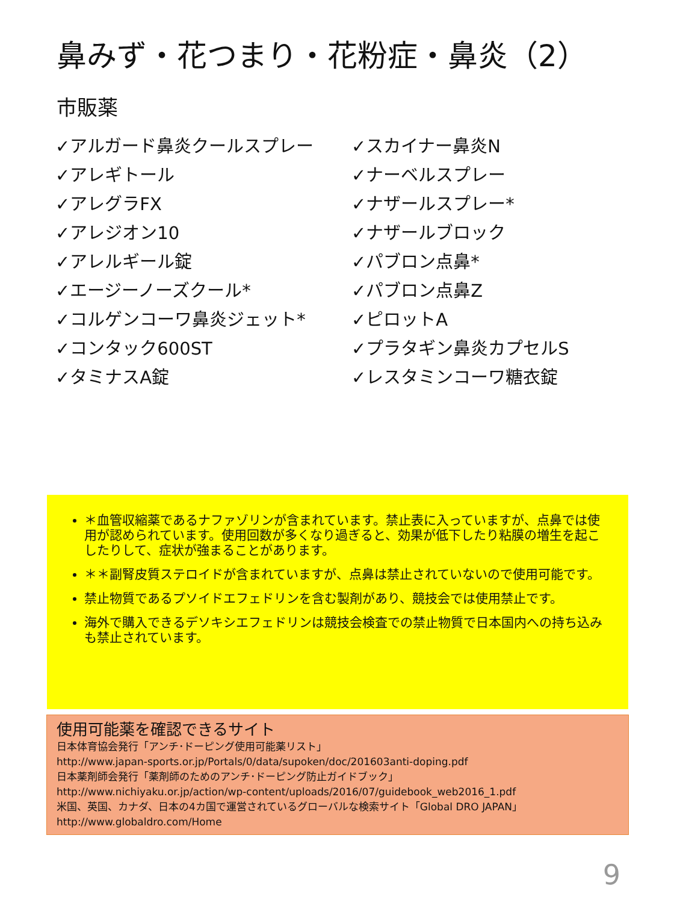鼻みず・花つまり・花粉症・鼻炎（2）
市販薬
✓アルガード鼻炎クールスプレー
✓アレギトール
✓アレグラFX
✓アレジオン10
✓アレルギール錠
✓エージーノーズクール*
✓コルゲンコーワ鼻炎ジェット*
✓コンタック600ST
✓タミナスA錠
✓スカイナー鼻炎N
✓ナーベルスプレー
✓ナザールスプレー*
✓ナザールブロック
✓パブロン点鼻*
✓パブロン点鼻Z
✓ピロットA
✓プラタギン鼻炎カプセルS
✓レスタミンコーワ糖衣錠
＊血管収縮薬であるナファゾリンが含まれています。禁止表に入っていますが、点鼻では使用が認められています。使用回数が多くなり過ぎると、効果が低下したり粘膜の増生を起こしたりして、症状が強まることがあります。
＊＊副腎皮質ステロイドが含まれていますが、点鼻は禁止されていないので使用可能です。
禁止物質であるプソイドエフェドリンを含む製剤があり、競技会では使用禁止です。
海外で購入できるデソキシエフェドリンは競技会検査での禁止物質で日本国内への持ち込みも禁止されています。
使用可能薬を確認できるサイト
日本体育協会発行「アンチ･ドーピング使用可能薬リスト」
http://www.japan-sports.or.jp/Portals/0/data/supoken/doc/201603anti-doping.pdf
日本薬剤師会発行「薬剤師のためのアンチ･ドーピング防止ガイドブック」
http://www.nichiyaku.or.jp/action/wp-content/uploads/2016/07/guidebook_web2016_1.pdf
米国、英国、カナダ、日本の4カ国で運営されているグローバルな検索サイト「Global DRO JAPAN」
http://www.globaldro.com/Home
9